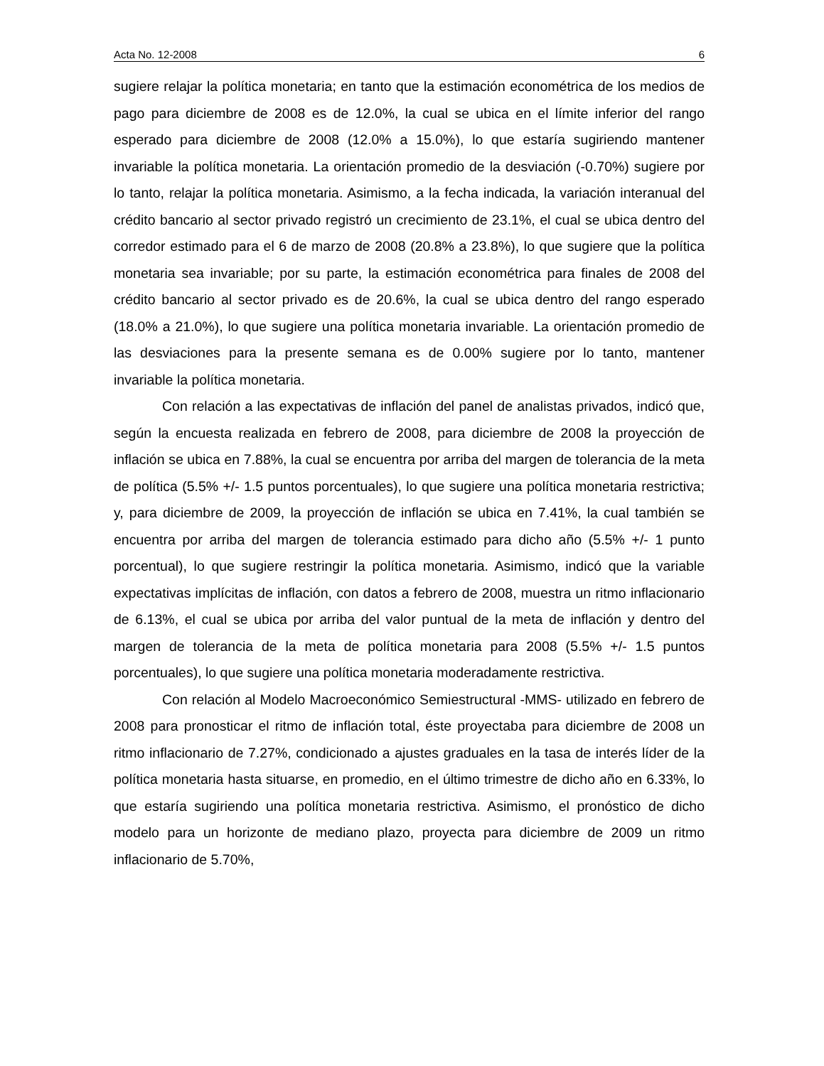Acta No. 12-2008 6
sugiere relajar la política monetaria; en tanto que la estimación econométrica de los medios de pago para diciembre de 2008 es de 12.0%, la cual se ubica en el límite inferior del rango esperado para diciembre de 2008 (12.0% a 15.0%), lo que estaría sugiriendo mantener invariable la política monetaria. La orientación promedio de la desviación (-0.70%) sugiere por lo tanto, relajar la política monetaria. Asimismo, a la fecha indicada, la variación interanual del crédito bancario al sector privado registró un crecimiento de 23.1%, el cual se ubica dentro del corredor estimado para el 6 de marzo de 2008 (20.8% a 23.8%), lo que sugiere que la política monetaria sea invariable; por su parte, la estimación econométrica para finales de 2008 del crédito bancario al sector privado es de 20.6%, la cual se ubica dentro del rango esperado (18.0% a 21.0%), lo que sugiere una política monetaria invariable. La orientación promedio de las desviaciones para la presente semana es de 0.00% sugiere por lo tanto, mantener invariable la política monetaria.
Con relación a las expectativas de inflación del panel de analistas privados, indicó que, según la encuesta realizada en febrero de 2008, para diciembre de 2008 la proyección de inflación se ubica en 7.88%, la cual se encuentra por arriba del margen de tolerancia de la meta de política (5.5% +/- 1.5 puntos porcentuales), lo que sugiere una política monetaria restrictiva; y, para diciembre de 2009, la proyección de inflación se ubica en 7.41%, la cual también se encuentra por arriba del margen de tolerancia estimado para dicho año (5.5% +/- 1 punto porcentual), lo que sugiere restringir la política monetaria. Asimismo, indicó que la variable expectativas implícitas de inflación, con datos a febrero de 2008, muestra un ritmo inflacionario de 6.13%, el cual se ubica por arriba del valor puntual de la meta de inflación y dentro del margen de tolerancia de la meta de política monetaria para 2008 (5.5% +/- 1.5 puntos porcentuales), lo que sugiere una política monetaria moderadamente restrictiva.
Con relación al Modelo Macroeconómico Semiestructural -MMS- utilizado en febrero de 2008 para pronosticar el ritmo de inflación total, éste proyectaba para diciembre de 2008 un ritmo inflacionario de 7.27%, condicionado a ajustes graduales en la tasa de interés líder de la política monetaria hasta situarse, en promedio, en el último trimestre de dicho año en 6.33%, lo que estaría sugiriendo una política monetaria restrictiva. Asimismo, el pronóstico de dicho modelo para un horizonte de mediano plazo, proyecta para diciembre de 2009 un ritmo inflacionario de 5.70%,